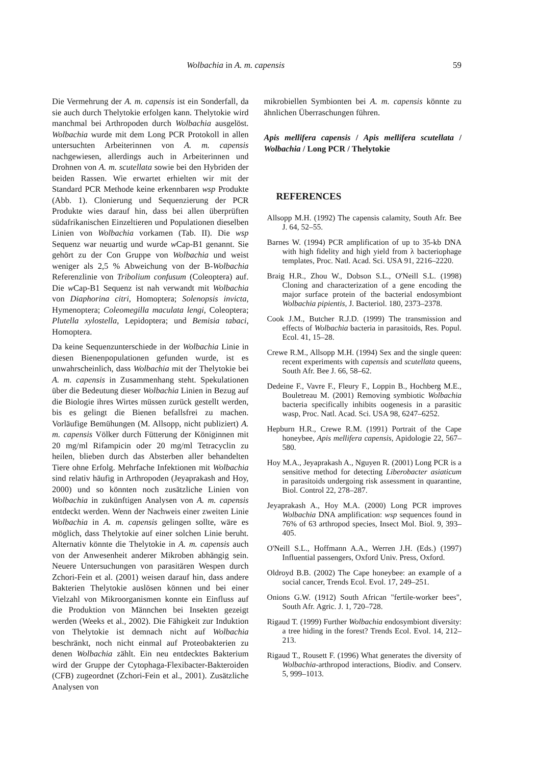Wolbachia in A. m. capensis 59
Die Vermehrung der A. m. capensis ist ein Sonderfall, da sie auch durch Thelytokie erfolgen kann. Thelytokie wird manchmal bei Arthropoden durch Wolbachia ausgelöst. Wolbachia wurde mit dem Long PCR Protokoll in allen untersuchten Arbeiterinnen von A. m. capensis nachgewiesen, allerdings auch in Arbeiterinnen und Drohnen von A. m. scutellata sowie bei den Hybriden der beiden Rassen. Wie erwartet erhielten wir mit der Standard PCR Methode keine erkennbaren wsp Produkte (Abb. 1). Clonierung und Sequenzierung der PCR Produkte wies darauf hin, dass bei allen überprüften südafrikanischen Einzeltieren und Populationen dieselben Linien von Wolbachia vorkamen (Tab. II). Die wsp Sequenz war neuartig und wurde w Cap-B1 genannt. Sie gehört zu der Con Gruppe von Wolbachia und weist weniger als 2,5 % Abweichung von der B-Wolbachia Referenzlinie von Tribolium confusum (Coleoptera) auf. Die w Cap-B1 Sequenz ist nah verwandt mit Wolbachia von Diaphorina citri, Homoptera; Solenopsis invicta, Hymenoptera; Coleomegilla maculata lengi, Coleoptera; Plutella xylostella, Lepidoptera; und Bemisia tabaci, Homoptera.
Da keine Sequenzunterschiede in der Wolbachia Linie in diesen Bienenpopulationen gefunden wurde, ist es unwahrscheinlich, dass Wolbachia mit der Thelytokie bei A. m. capensis in Zusammenhang steht. Spekulationen über die Bedeutung dieser Wolbachia Linien in Bezug auf die Biologie ihres Wirtes müssen zurück gestellt werden, bis es gelingt die Bienen befallsfrei zu machen. Vorläufige Bemühungen (M. Allsopp, nicht publiziert) A. m. capensis Völker durch Fütterung der Königinnen mit 20 mg/ml Rifampicin oder 20 mg/ml Tetracyclin zu heilen, blieben durch das Absterben aller behandelten Tiere ohne Erfolg. Mehrfache Infektionen mit Wolbachia sind relativ häufig in Arthropoden (Jeyaprakash and Hoy, 2000) und so könnten noch zusätzliche Linien von Wolbachia in zukünftigen Analysen von A. m. capensis entdeckt werden. Wenn der Nachweis einer zweiten Linie Wolbachia in A. m. capensis gelingen sollte, wäre es möglich, dass Thelytokie auf einer solchen Linie beruht. Alternativ könnte die Thelytokie in A. m. capensis auch von der Anwesenheit anderer Mikroben abhängig sein. Neuere Untersuchungen von parasitären Wespen durch Zchori-Fein et al. (2001) weisen darauf hin, dass andere Bakterien Thelytokie auslösen können und bei einer Vielzahl von Mikroorganismen konnte ein Einfluss auf die Produktion von Männchen bei Insekten gezeigt werden (Weeks et al., 2002). Die Fähigkeit zur Induktion von Thelytokie ist demnach nicht auf Wolbachia beschränkt, noch nicht einmal auf Proteobakterien zu denen Wolbachia zählt. Ein neu entdecktes Bakterium wird der Gruppe der Cytophaga-Flexibacter-Bakteroiden (CFB) zugeordnet (Zchori-Fein et al., 2001). Zusätzliche Analysen von
mikrobiellen Symbionten bei A. m. capensis könnte zu ähnlichen Überraschungen führen.
Apis mellifera capensis / Apis mellifera scutellata / Wolbachia / Long PCR / Thelytokie
REFERENCES
Allsopp M.H. (1992) The capensis calamity, South Afr. Bee J. 64, 52–55.
Barnes W. (1994) PCR amplification of up to 35-kb DNA with high fidelity and high yield from λ bacteriophage templates, Proc. Natl. Acad. Sci. USA 91, 2216–2220.
Braig H.R., Zhou W., Dobson S.L., O'Neill S.L. (1998) Cloning and characterization of a gene encoding the major surface protein of the bacterial endosymbiont Wolbachia pipientis, J. Bacteriol. 180, 2373–2378.
Cook J.M., Butcher R.J.D. (1999) The transmission and effects of Wolbachia bacteria in parasitoids, Res. Popul. Ecol. 41, 15–28.
Crewe R.M., Allsopp M.H. (1994) Sex and the single queen: recent experiments with capensis and scutellata queens, South Afr. Bee J. 66, 58–62.
Dedeine F., Vavre F., Fleury F., Loppin B., Hochberg M.E., Bouletreau M. (2001) Removing symbiotic Wolbachia bacteria specifically inhibits oogenesis in a parasitic wasp, Proc. Natl. Acad. Sci. USA 98, 6247–6252.
Hepburn H.R., Crewe R.M. (1991) Portrait of the Cape honeybee, Apis mellifera capensis, Apidologie 22, 567–580.
Hoy M.A., Jeyaprakash A., Nguyen R. (2001) Long PCR is a sensitive method for detecting Liberobacter asiaticum in parasitoids undergoing risk assessment in quarantine, Biol. Control 22, 278–287.
Jeyaprakash A., Hoy M.A. (2000) Long PCR improves Wolbachia DNA amplification: wsp sequences found in 76% of 63 arthropod species, Insect Mol. Biol. 9, 393–405.
O'Neill S.L., Hoffmann A.A., Werren J.H. (Eds.) (1997) Influential passengers, Oxford Univ. Press, Oxford.
Oldroyd B.B. (2002) The Cape honeybee: an example of a social cancer, Trends Ecol. Evol. 17, 249–251.
Onions G.W. (1912) South African "fertile-worker bees", South Afr. Agric. J. 1, 720–728.
Rigaud T. (1999) Further Wolbachia endosymbiont diversity: a tree hiding in the forest? Trends Ecol. Evol. 14, 212–213.
Rigaud T., Rousett F. (1996) What generates the diversity of Wolbachia-arthropod interactions, Biodiv. and Conserv. 5, 999–1013.